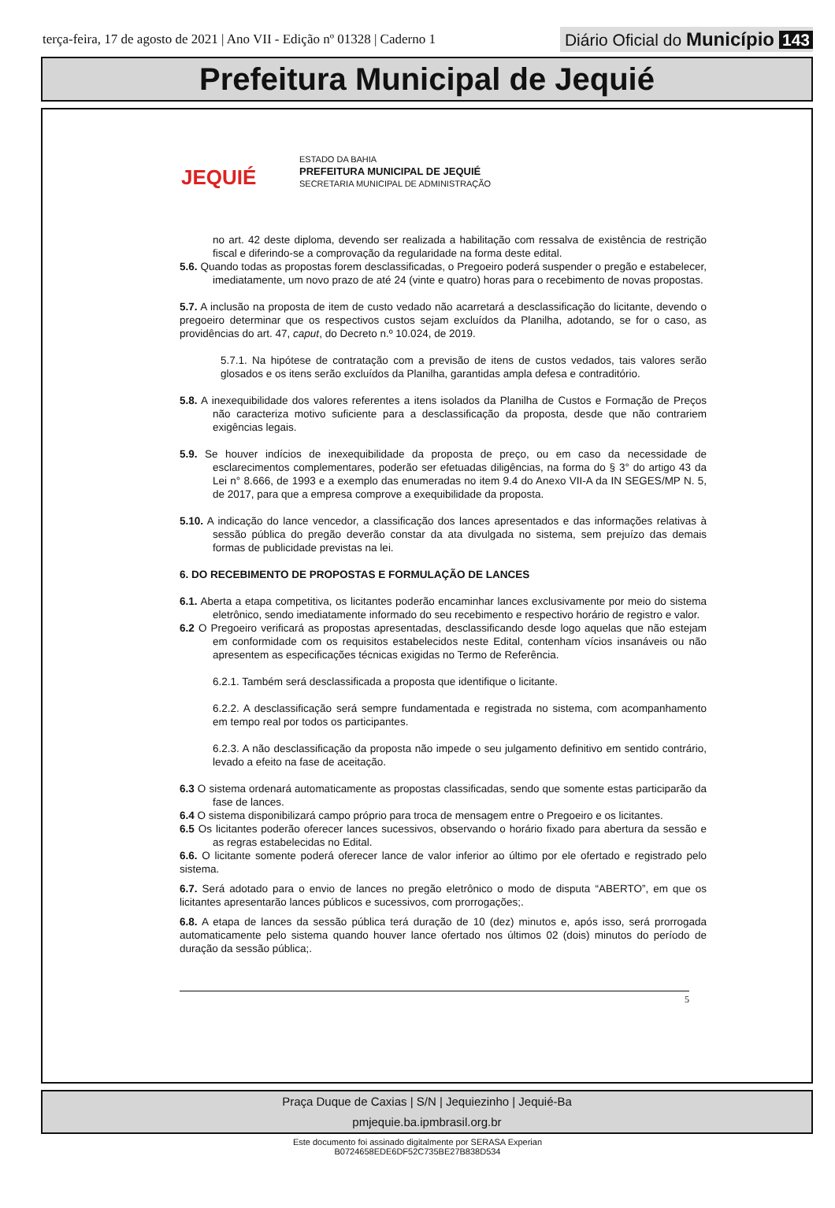terça-feira, 17 de agosto de 2021 | Ano VII - Edição nº 01328 | Caderno 1
Diário Oficial do Município 143
Prefeitura Municipal de Jequié
JEQUIÉ
ESTADO DA BAHIA
PREFEITURA MUNICIPAL DE JEQUIÉ
SECRETARIA MUNICIPAL DE ADMINISTRAÇÃO
no art. 42 deste diploma, devendo ser realizada a habilitação com ressalva de existência de restrição fiscal e diferindo-se a comprovação da regularidade na forma deste edital.
5.6. Quando todas as propostas forem desclassificadas, o Pregoeiro poderá suspender o pregão e estabelecer, imediatamente, um novo prazo de até 24 (vinte e quatro) horas para o recebimento de novas propostas.
5.7. A inclusão na proposta de item de custo vedado não acarretará a desclassificação do licitante, devendo o pregoeiro determinar que os respectivos custos sejam excluídos da Planilha, adotando, se for o caso, as providências do art. 47, caput, do Decreto n.º 10.024, de 2019.
5.7.1. Na hipótese de contratação com a previsão de itens de custos vedados, tais valores serão glosados e os itens serão excluídos da Planilha, garantidas ampla defesa e contraditório.
5.8. A inexequibilidade dos valores referentes a itens isolados da Planilha de Custos e Formação de Preços não caracteriza motivo suficiente para a desclassificação da proposta, desde que não contrariem exigências legais.
5.9. Se houver indícios de inexequibilidade da proposta de preço, ou em caso da necessidade de esclarecimentos complementares, poderão ser efetuadas diligências, na forma do § 3° do artigo 43 da Lei n° 8.666, de 1993 e a exemplo das enumeradas no item 9.4 do Anexo VII-A da IN SEGES/MP N. 5, de 2017, para que a empresa comprove a exequibilidade da proposta.
5.10. A indicação do lance vencedor, a classificação dos lances apresentados e das informações relativas à sessão pública do pregão deverão constar da ata divulgada no sistema, sem prejuízo das demais formas de publicidade previstas na lei.
6. DO RECEBIMENTO DE PROPOSTAS E FORMULAÇÃO DE LANCES
6.1. Aberta a etapa competitiva, os licitantes poderão encaminhar lances exclusivamente por meio do sistema eletrônico, sendo imediatamente informado do seu recebimento e respectivo horário de registro e valor.
6.2 O Pregoeiro verificará as propostas apresentadas, desclassificando desde logo aquelas que não estejam em conformidade com os requisitos estabelecidos neste Edital, contenham vícios insanáveis ou não apresentem as especificações técnicas exigidas no Termo de Referência.
6.2.1. Também será desclassificada a proposta que identifique o licitante.
6.2.2. A desclassificação será sempre fundamentada e registrada no sistema, com acompanhamento em tempo real por todos os participantes.
6.2.3. A não desclassificação da proposta não impede o seu julgamento definitivo em sentido contrário, levado a efeito na fase de aceitação.
6.3 O sistema ordenará automaticamente as propostas classificadas, sendo que somente estas participarão da fase de lances.
6.4 O sistema disponibilizará campo próprio para troca de mensagem entre o Pregoeiro e os licitantes.
6.5 Os licitantes poderão oferecer lances sucessivos, observando o horário fixado para abertura da sessão e as regras estabelecidas no Edital.
6.6. O licitante somente poderá oferecer lance de valor inferior ao último por ele ofertado e registrado pelo sistema.
6.7. Será adotado para o envio de lances no pregão eletrônico o modo de disputa “ABERTO”, em que os licitantes apresentarão lances públicos e sucessivos, com prorrogações;.
6.8. A etapa de lances da sessão pública terá duração de 10 (dez) minutos e, após isso, será prorrogada automaticamente pelo sistema quando houver lance ofertado nos últimos 02 (dois) minutos do período de duração da sessão pública;.
5
Praça Duque de Caxias | S/N | Jequiezinho | Jequié-Ba
pmjequie.ba.ipmbrasil.org.br
Este documento foi assinado digitalmente por SERASA Experian
B0724658EDE6DF52C735BE27B838D534